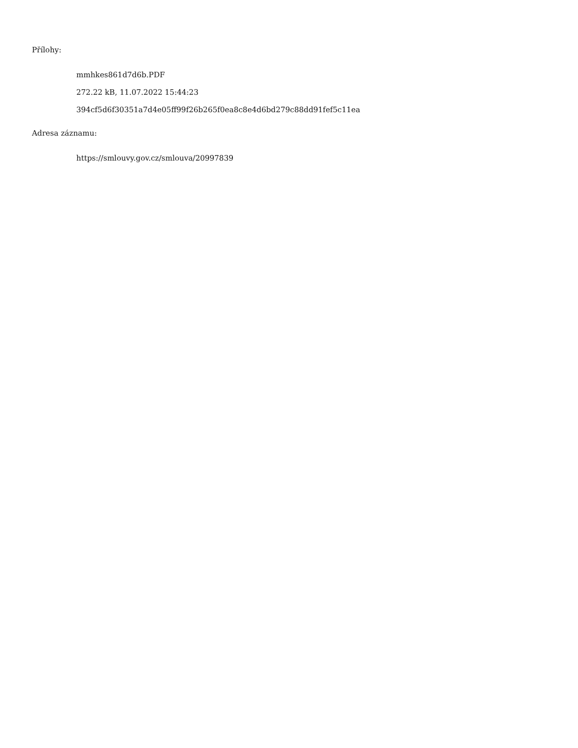Přílohy:
mmhkes861d7d6b.PDF
272.22 kB, 11.07.2022 15:44:23
394cf5d6f30351a7d4e05ff99f26b265f0ea8c8e4d6bd279c88dd91fef5c11ea
Adresa záznamu:
https://smlouvy.gov.cz/smlouva/20997839